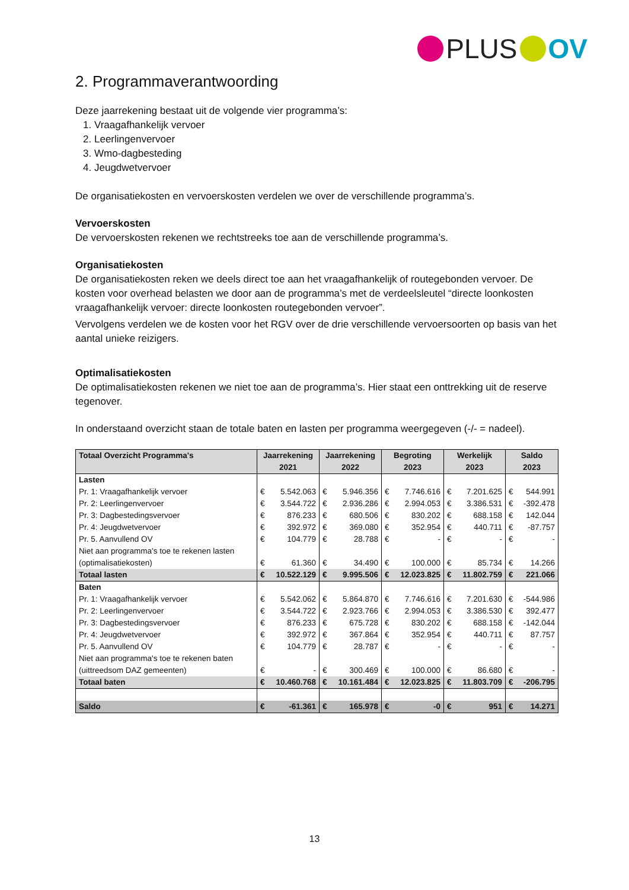PLUS OV
2. Programmaverantwoording
Deze jaarrekening bestaat uit de volgende vier programma’s:
1. Vraagafhankelijk vervoer
2. Leerlingenvervoer
3. Wmo-dagbesteding
4. Jeugdwetvervoer
De organisatiekosten en vervoerskosten verdelen we over de verschillende programma’s.
Vervoerskosten
De vervoerskosten rekenen we rechtstreeks toe aan de verschillende programma’s.
Organisatiekosten
De organisatiekosten reken we deels direct toe aan het vraagafhankelijk of routegebonden vervoer. De kosten voor overhead belasten we door aan de programma’s met de verdeelsleutel “directe loonkosten vraagafhankelijk vervoer: directe loonkosten routegebonden vervoer”.
Vervolgens verdelen we de kosten voor het RGV over de drie verschillende vervoersoorten op basis van het aantal unieke reizigers.
Optimalisatiekosten
De optimalisatiekosten rekenen we niet toe aan de programma’s. Hier staat een onttrekking uit de reserve tegenover.
In onderstaand overzicht staan de totale baten en lasten per programma weergegeven (-/- = nadeel).
| Totaal Overzicht Programma's | Jaarrekening 2021 | | Jaarrekening 2022 | | Begroting 2023 | | Werkelijk 2023 | | Saldo 2023 | |
| --- | --- | --- | --- | --- | --- | --- | --- | --- | --- | --- |
| Lasten | | | | | | | | | | |
| Pr. 1: Vraagafhankelijk vervoer | € | 5.542.063 | € | 5.946.356 | € | 7.746.616 | € | 7.201.625 | € | 544.991 |
| Pr. 2: Leerlingenvervoer | € | 3.544.722 | € | 2.936.286 | € | 2.994.053 | € | 3.386.531 | € | -392.478 |
| Pr. 3: Dagbestedingsvervoer | € | 876.233 | € | 680.506 | € | 830.202 | € | 688.158 | € | 142.044 |
| Pr. 4: Jeugdwetvervoer | € | 392.972 | € | 369.080 | € | 352.954 | € | 440.711 | € | -87.757 |
| Pr. 5. Aanvullend OV | € | 104.779 | € | 28.788 | € | - | € | - | € | - |
| Niet aan programma's toe te rekenen lasten (optimalisatiekosten) | € | 61.360 | € | 34.490 | € | 100.000 | € | 85.734 | € | 14.266 |
| Totaal lasten | € | 10.522.129 | € | 9.995.506 | € | 12.023.825 | € | 11.802.759 | € | 221.066 |
| Baten | | | | | | | | | | |
| Pr. 1: Vraagafhankelijk vervoer | € | 5.542.062 | € | 5.864.870 | € | 7.746.616 | € | 7.201.630 | € | -544.986 |
| Pr. 2: Leerlingenvervoer | € | 3.544.722 | € | 2.923.766 | € | 2.994.053 | € | 3.386.530 | € | 392.477 |
| Pr. 3: Dagbestedingsvervoer | € | 876.233 | € | 675.728 | € | 830.202 | € | 688.158 | € | -142.044 |
| Pr. 4: Jeugdwetvervoer | € | 392.972 | € | 367.864 | € | 352.954 | € | 440.711 | € | 87.757 |
| Pr. 5. Aanvullend OV | € | 104.779 | € | 28.787 | € | - | € | - | € | - |
| Niet aan programma's toe te rekenen baten (uittreedsom DAZ gemeenten) | € | - | € | 300.469 | € | 100.000 | € | 86.680 | € | - |
| Totaal baten | € | 10.460.768 | € | 10.161.484 | € | 12.023.825 | € | 11.803.709 | € | -206.795 |
| Saldo | € | -61.361 | € | 165.978 | € | -0 | € | 951 | € | 14.271 |
13